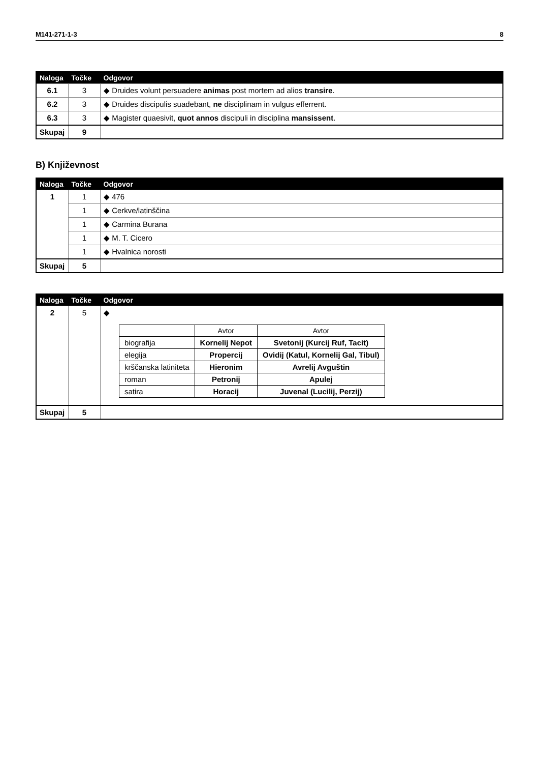M141-271-1-3 8
| Naloga | Točke | Odgovor |
| --- | --- | --- |
| 6.1 | 3 | ◆ Druides volunt persuadere animas post mortem ad alios transire . |
| 6.2 | 3 | ◆ Druides discipulis suadebant, ne disciplinam in vulgus efferrent. |
| 6.3 | 3 | ◆ Magister quaesivit, quot annos discipuli in disciplina mansissent . |
| Skupaj | 9 | |
B) Književnost
| Naloga | Točke | Odgovor |
| --- | --- | --- |
| 1 | 1 | ◆ 476 |
| | 1 | ◆ Cerkve/latinščina |
| | 1 | ◆ Carmina Burana |
| | 1 | ◆ M. T. Cicero |
| | 1 | ◆ Hvalnica norosti |
| Skupaj | 5 | |
| Naloga | Točke | Odgovor |
| --- | --- | --- |
| 2 | 5 | ◆ / / Avtor / Avtor / / --- / --- / --- / / biografija / Kornelij Nepot / Svetonij (Kurcij Ruf, Tacit) / / elegija / Propercij / Ovidij (Katul, Kornelij Gal, Tibul) / / krščanska latiniteta / Hieronim / Avrelij Avguštin / / roman / Petronij / Apulej / / satira / Horacij / Juvenal (Lucilij, Perzij) / |
| Skupaj | 5 | |